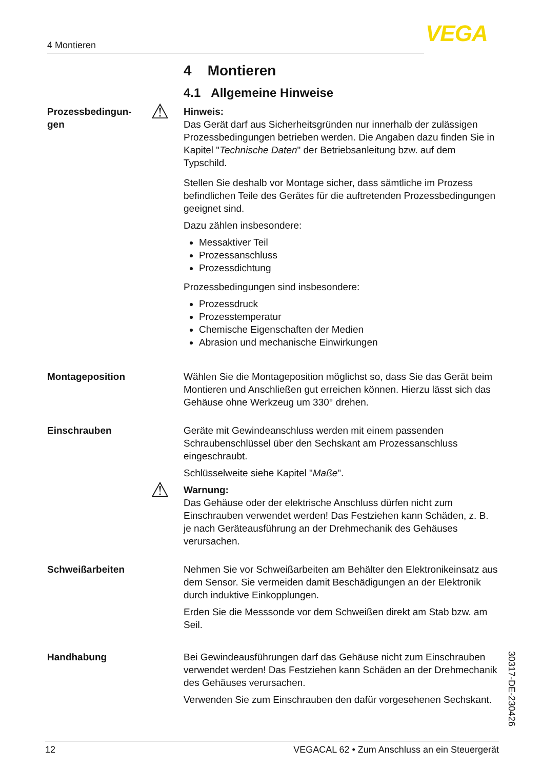4 Montieren VEGA
4 Montieren
4.1 Allgemeine Hinweise
Prozessbedingun-
gen
⚠ Hinweis:
Das Gerät darf aus Sicherheitsgründen nur innerhalb der zulässigen Prozessbedingungen betrieben werden. Die Angaben dazu finden Sie in Kapitel "Technische Daten" der Betriebsanleitung bzw. auf dem Typschild.
Stellen Sie deshalb vor Montage sicher, dass sämtliche im Prozess befindlichen Teile des Gerätes für die auftretenden Prozessbedingungen geeignet sind.
Dazu zählen insbesondere:
Messaktiver Teil
Prozessanschluss
Prozessdichtung
Prozessbedingungen sind insbesondere:
Prozessdruck
Prozesstemperatur
Chemische Eigenschaften der Medien
Abrasion und mechanische Einwirkungen
Montageposition Wählen Sie die Montageposition möglichst so, dass Sie das Gerät beim Montieren und Anschließen gut erreichen können. Hierzu lässt sich das Gehäuse ohne Werkzeug um 330° drehen.
Einschrauben Geräte mit Gewindeanschluss werden mit einem passenden Schraubenschlüssel über den Sechskant am Prozessanschluss eingeschraubt.
Schlüsselweite siehe Kapitel "Maße".
⚠ Warnung:
Das Gehäuse oder der elektrische Anschluss dürfen nicht zum Einschrauben verwendet werden! Das Festziehen kann Schäden, z. B. je nach Geräteausführung an der Drehmechanik des Gehäuses verursachen.
Schweißarbeiten Nehmen Sie vor Schweißarbeiten am Behälter den Elektronikeinsatz aus dem Sensor. Sie vermeiden damit Beschädigungen an der Elektronik durch induktive Einkopplungen.
Erden Sie die Messsonde vor dem Schweißen direkt am Stab bzw. am Seil.
Handhabung Bei Gewindeausführungen darf das Gehäuse nicht zum Einschrauben verwendet werden! Das Festziehen kann Schäden an der Drehmechanik des Gehäuses verursachen.
Verwenden Sie zum Einschrauben den dafür vorgesehenen Sechskant.
30317-DE-230426
12 VEGACAL 62 • Zum Anschluss an ein Steuergerät